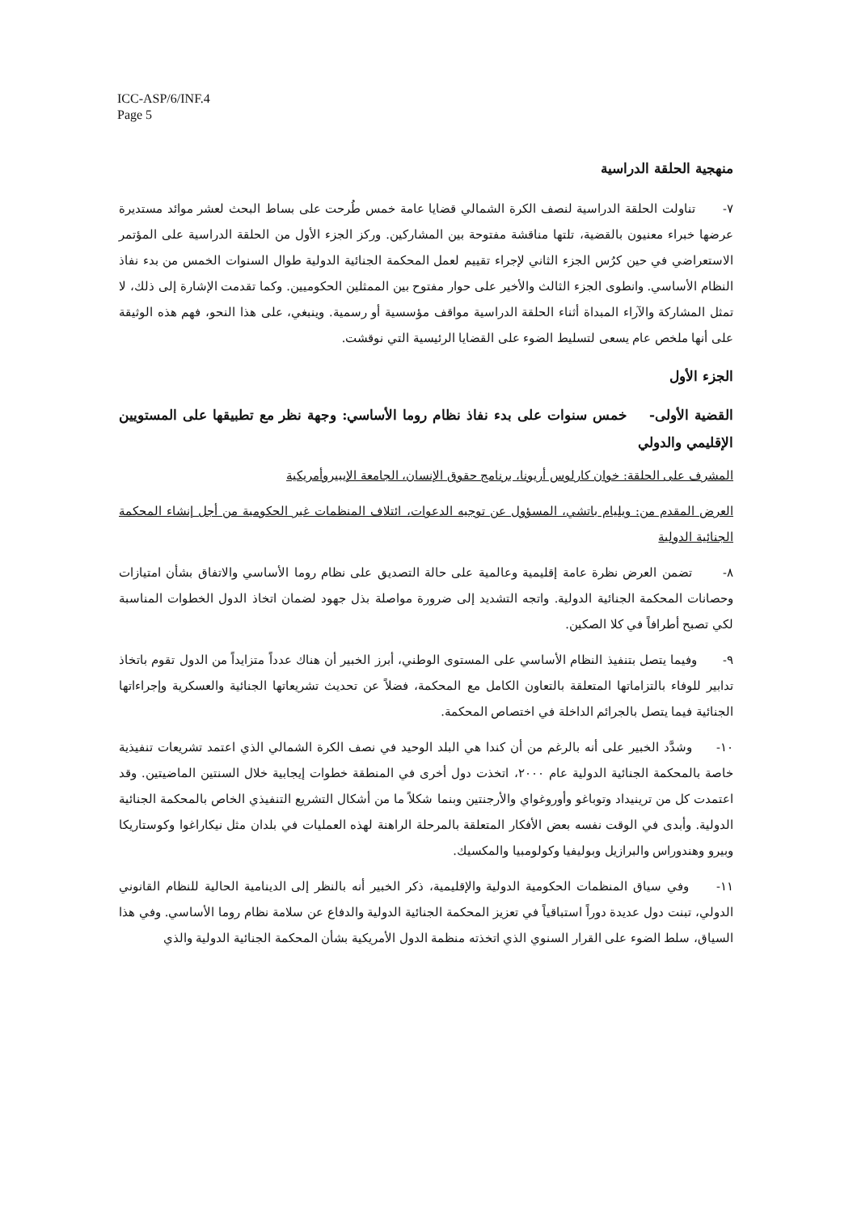ICC-ASP/6/INF.4
Page 5
منهجية الحلقة الدراسية
٧- تناولت الحلقة الدراسية لنصف الكرة الشمالي قضايا عامة خمس طُرحت على بساط البحث لعشر موائد مستديرة عرضها خبراء معنيون بالقضية، تلتها مناقشة مفتوحة بين المشاركين. وركز الجزء الأول من الحلقة الدراسية على المؤتمر الاستعراضي في حين كرُس الجزء الثاني لإجراء تقييم لعمل المحكمة الجنائية الدولية طوال السنوات الخمس من بدء نفاذ النظام الأساسي. وانطوى الجزء الثالث والأخير على حوار مفتوح بين الممثلين الحكوميين. وكما تقدمت الإشارة إلى ذلك، لا تمثل المشاركة والآراء المبداة أثناء الحلقة الدراسية مواقف مؤسسية أو رسمية. وينبغي، على هذا النحو، فهم هذه الوثيقة على أنها ملخص عام يسعى لتسليط الضوء على القضايا الرئيسية التي نوقشت.
الجزء الأول
القضية الأولى- خمس سنوات على بدء نفاذ نظام روما الأساسي: وجهة نظر مع تطبيقها على المستويين الإقليمي والدولي
المشرف على الحلقة: خوان كارلوس أريونا، برنامج حقوق الإنسان، الجامعة الإيبيروأمريكية
العرض المقدم من: ويليام باتشي، المسؤول عن توجيه الدعوات، ائتلاف المنظمات غير الحكومية من أجل إنشاء المحكمة الجنائية الدولية
٨- تضمن العرض نظرة عامة إقليمية وعالمية على حالة التصديق على نظام روما الأساسي والاتفاق بشأن امتيازات وحصانات المحكمة الجنائية الدولية. واتجه التشديد إلى ضرورة مواصلة بذل جهود لضمان اتخاذ الدول الخطوات المناسبة لكي تصبح أطرافاً في كلا الصكين.
٩- وفيما يتصل بتنفيذ النظام الأساسي على المستوى الوطني، أبرز الخبير أن هناك عدداً متزايداً من الدول تقوم باتخاذ تدابير للوفاء بالتزاماتها المتعلقة بالتعاون الكامل مع المحكمة، فضلاً عن تحديث تشريعاتها الجنائية والعسكرية وإجراءاتها الجنائية فيما يتصل بالجرائم الداخلة في اختصاص المحكمة.
١٠- وشدَّد الخبير على أنه بالرغم من أن كندا هي البلد الوحيد في نصف الكرة الشمالي الذي اعتمد تشريعات تنفيذية خاصة بالمحكمة الجنائية الدولية عام ٢٠٠٠، اتخذت دول أخرى في المنطقة خطوات إيجابية خلال السنتين الماضيتين. وقد اعتمدت كل من ترينيداد وتوباغو وأوروغواي والأرجنتين وبنما شكلاً ما من أشكال التشريع التنفيذي الخاص بالمحكمة الجنائية الدولية. وأبدى في الوقت نفسه بعض الأفكار المتعلقة بالمرحلة الراهنة لهذه العمليات في بلدان مثل نيكاراغوا وكوستاريكا وبيرو وهندوراس والبرازيل وبوليفيا وكولومبيا والمكسيك.
١١- وفي سياق المنظمات الحكومية الدولية والإقليمية، ذكر الخبير أنه بالنظر إلى الدينامية الحالية للنظام القانوني الدولي، تبنت دول عديدة دوراً استباقياً في تعزيز المحكمة الجنائية الدولية والدفاع عن سلامة نظام روما الأساسي. وفي هذا السياق، سلط الضوء على القرار السنوي الذي اتخذته منظمة الدول الأمريكية بشأن المحكمة الجنائية الدولية والذي